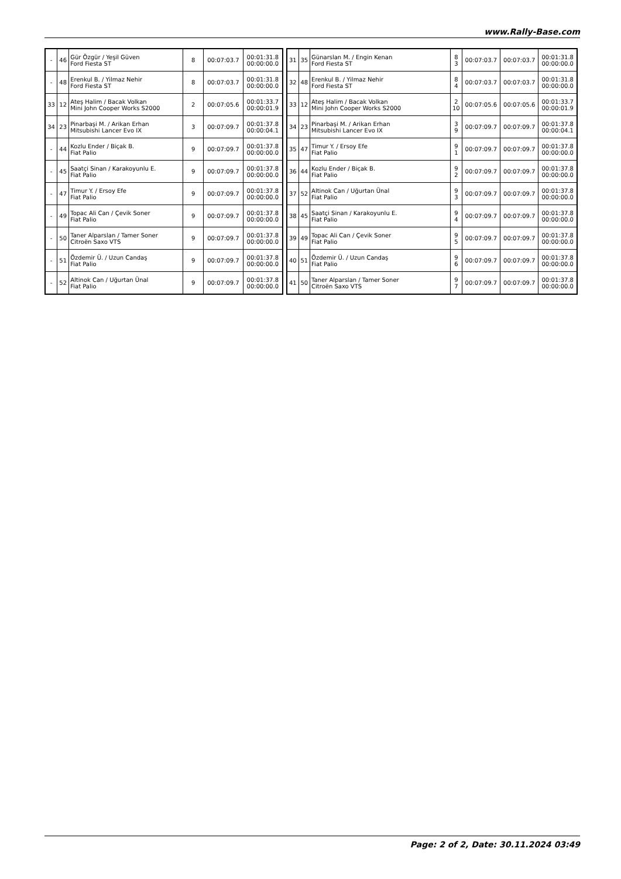www.Rally-Base.com
| - | 46 | Gür Özgür / Yeşil Güven Ford Fiesta ST | 8 | 00:07:03.7 | 00:01:31.8 00:00:00.0 |
| - | 48 | Erenkul B. / Yilmaz Nehir Ford Fiesta ST | 8 | 00:07:03.7 | 00:01:31.8 00:00:00.0 |
| 33 | 12 | Ateş Halim / Bacak Volkan Mini John Cooper Works S2000 | 2 | 00:07:05.6 | 00:01:33.7 00:00:01.9 |
| 34 | 23 | Pinarbaşi M. / Arikan Erhan Mitsubishi Lancer Evo IX | 3 | 00:07:09.7 | 00:01:37.8 00:00:04.1 |
| - | 44 | Kozlu Ender / Biçak B. Fiat Palio | 9 | 00:07:09.7 | 00:01:37.8 00:00:00.0 |
| - | 45 | Saatçi Sinan / Karakoyunlu E. Fiat Palio | 9 | 00:07:09.7 | 00:01:37.8 00:00:00.0 |
| - | 47 | Timur Y. / Ersoy Efe Fiat Palio | 9 | 00:07:09.7 | 00:01:37.8 00:00:00.0 |
| - | 49 | Topac Ali Can / Çevik Soner Fiat Palio | 9 | 00:07:09.7 | 00:01:37.8 00:00:00.0 |
| - | 50 | Taner Alparslan / Tamer Soner Citroën Saxo VTS | 9 | 00:07:09.7 | 00:01:37.8 00:00:00.0 |
| - | 51 | Özdemir Ü. / Uzun Candaş Fiat Palio | 9 | 00:07:09.7 | 00:01:37.8 00:00:00.0 |
| - | 52 | Altinok Can / Uğurtan Ünal Fiat Palio | 9 | 00:07:09.7 | 00:01:37.8 00:00:00.0 |
| 31 | 35 | Günarslan M. / Engin Kenan Ford Fiesta ST | 8 3 | 00:07:03.7 | 00:07:03.7 | 00:01:31.8 00:00:00.0 |
| 32 | 48 | Erenkul B. / Yilmaz Nehir Ford Fiesta ST | 8 4 | 00:07:03.7 | 00:07:03.7 | 00:01:31.8 00:00:00.0 |
| 33 | 12 | Ateş Halim / Bacak Volkan Mini John Cooper Works S2000 | 2 10 | 00:07:05.6 | 00:07:05.6 | 00:01:33.7 00:00:01.9 |
| 34 | 23 | Pinarbaşi M. / Arikan Erhan Mitsubishi Lancer Evo IX | 3 9 | 00:07:09.7 | 00:07:09.7 | 00:01:37.8 00:00:04.1 |
| 35 | 47 | Timur Y. / Ersoy Efe Fiat Palio | 9 1 | 00:07:09.7 | 00:07:09.7 | 00:01:37.8 00:00:00.0 |
| 36 | 44 | Kozlu Ender / Biçak B. Fiat Palio | 9 2 | 00:07:09.7 | 00:07:09.7 | 00:01:37.8 00:00:00.0 |
| 37 | 52 | Altinok Can / Uğurtan Ünal Fiat Palio | 9 3 | 00:07:09.7 | 00:07:09.7 | 00:01:37.8 00:00:00.0 |
| 38 | 45 | Saatçi Sinan / Karakoyunlu E. Fiat Palio | 9 4 | 00:07:09.7 | 00:07:09.7 | 00:01:37.8 00:00:00.0 |
| 39 | 49 | Topac Ali Can / Çevik Soner Fiat Palio | 9 5 | 00:07:09.7 | 00:07:09.7 | 00:01:37.8 00:00:00.0 |
| 40 | 51 | Özdemir Ü. / Uzun Candaş Fiat Palio | 9 6 | 00:07:09.7 | 00:07:09.7 | 00:01:37.8 00:00:00.0 |
| 41 | 50 | Taner Alparslan / Tamer Soner Citroën Saxo VTS | 9 7 | 00:07:09.7 | 00:07:09.7 | 00:01:37.8 00:00:00.0 |
Page: 2 of 2, Date: 30.11.2024 03:49